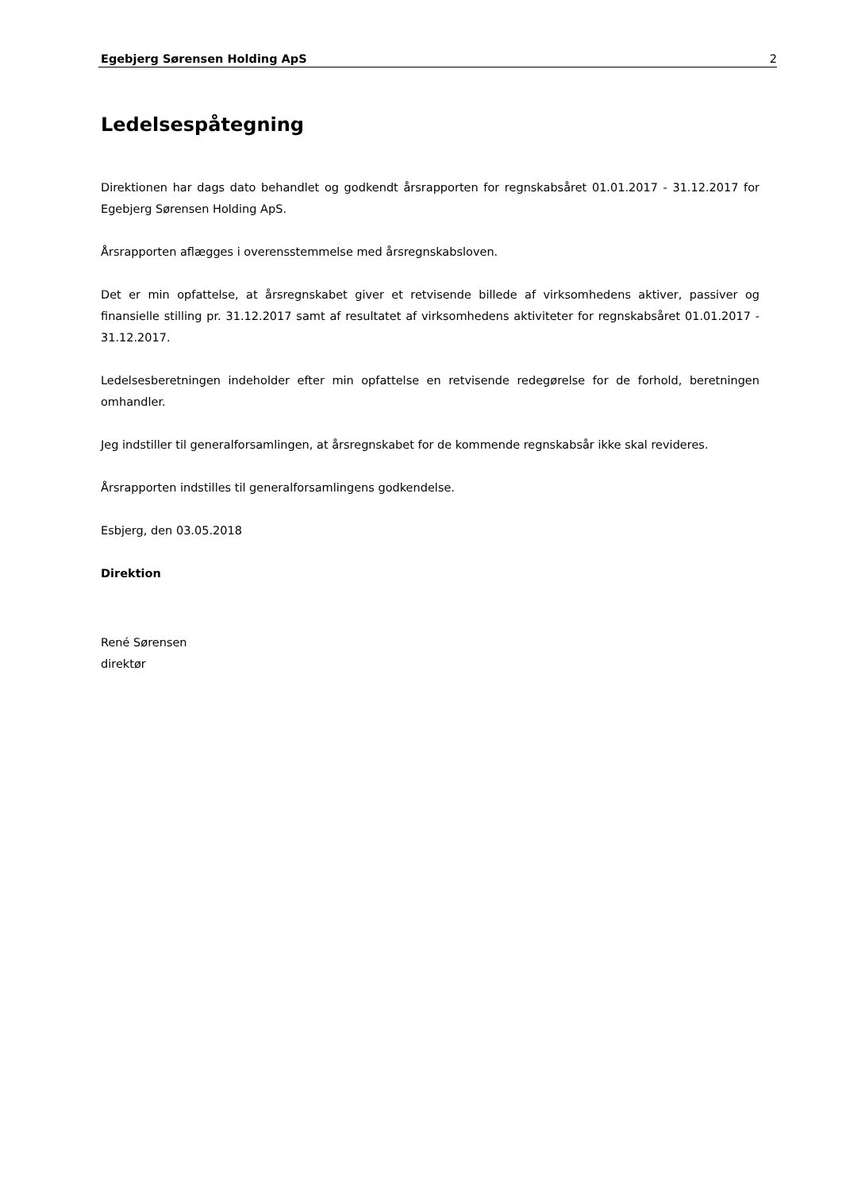Egebjerg Sørensen Holding ApS 2
Ledelsespåtegning
Direktionen har dags dato behandlet og godkendt årsrapporten for regnskabsåret 01.01.2017 - 31.12.2017 for Egebjerg Sørensen Holding ApS.
Årsrapporten aflægges i overensstemmelse med årsregnskabsloven.
Det er min opfattelse, at årsregnskabet giver et retvisende billede af virksomhedens aktiver, passiver og finansielle stilling pr. 31.12.2017 samt af resultatet af virksomhedens aktiviteter for regnskabsåret 01.01.2017 - 31.12.2017.
Ledelsesberetningen indeholder efter min opfattelse en retvisende redegørelse for de forhold, beretningen omhandler.
Jeg indstiller til generalforsamlingen, at årsregnskabet for de kommende regnskabsår ikke skal revideres.
Årsrapporten indstilles til generalforsamlingens godkendelse.
Esbjerg, den 03.05.2018
Direktion
René Sørensen
direktør